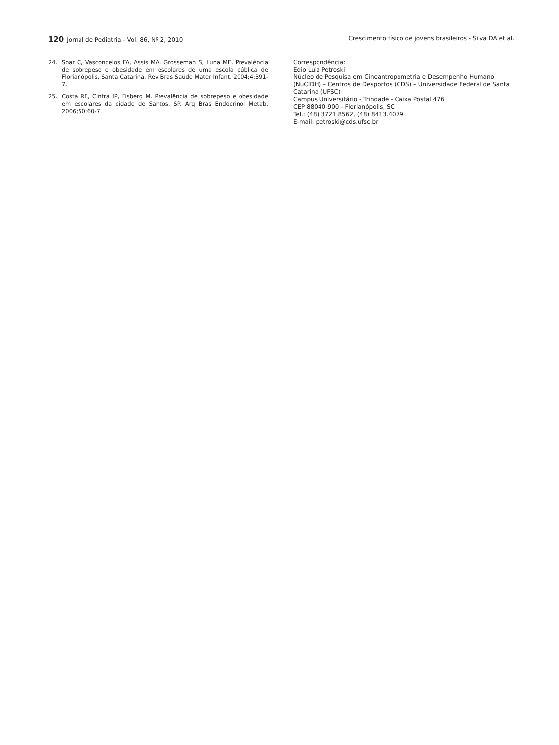120 Jornal de Pediatria - Vol. 86, Nº 2, 2010
Crescimento físico de jovens brasileiros - Silva DA et al.
24. Soar C, Vasconcelos FA, Assis MA, Grosseman S, Luna ME. Prevalência de sobrepeso e obesidade em escolares de uma escola pública de Florianópolis, Santa Catarina. Rev Bras Saúde Mater Infant. 2004;4:391-7.
25. Costa RF, Cintra IP, Fisberg M. Prevalência de sobrepeso e obesidade em escolares da cidade de Santos, SP. Arq Bras Endocrinol Metab. 2006;50:60-7.
Correspondência:
Edio Luiz Petroski
Núcleo de Pesquisa em Cineantropometria e Desempenho Humano (NuCIDH) – Centros de Desportos (CDS) – Universidade Federal de Santa Catarina (UFSC)
Campus Universitário - Trindade - Caixa Postal 476
CEP 88040-900 - Florianópolis, SC
Tel.: (48) 3721.8562, (48) 8413.4079
E-mail: petroski@cds.ufsc.br